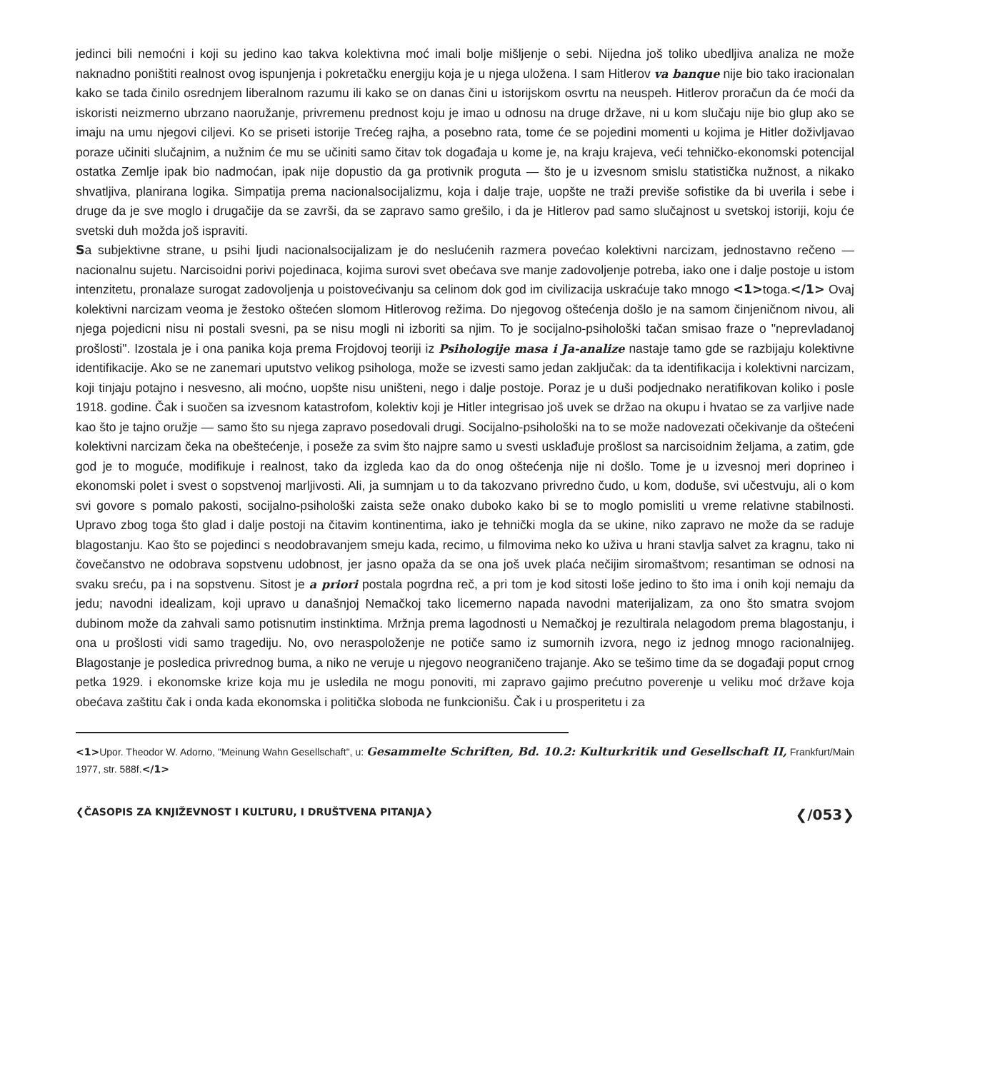jedinci bili nemoćni i koji su jedino kao takva kolektivna moć imali bolje mišljenje o sebi. Nijedna još toliko ubedljiva analiza ne može naknadno poništiti realnost ovog ispunjenja i pokretačku energiju koja je u njega uložena. I sam Hitlerov va banque nije bio tako iracionalan kako se tada činilo osrednjem liberalnom razumu ili kako se on danas čini u istorijskom osvrtu na neuspeh. Hitlerov proračun da će moći da iskoristi neizmerno ubrzano naoružanje, privremenu prednost koju je imao u odnosu na druge države, ni u kom slučaju nije bio glup ako se imaju na umu njegovi ciljevi. Ko se priseti istorije Trećeg rajha, a posebno rata, tome će se pojedini momenti u kojima je Hitler doživljavao poraze učiniti slučajnim, a nužnim će mu se učiniti samo čitav tok događaja u kome je, na kraju krajeva, veći tehničko-ekonomski potencijal ostatka Zemlje ipak bio nadmoćan, ipak nije dopustio da ga protivnik proguta — što je u izvesnom smislu statistička nužnost, a nikako shvatljiva, planirana logika. Simpatija prema nacionalsocijalizmu, koja i dalje traje, uopšte ne traži previše sofistike da bi uverila i sebe i druge da je sve moglo i drugačije da se završi, da se zapravo samo grešilo, i da je Hitlerov pad samo slučajnost u svetskoj istoriji, koju će svetski duh možda još ispraviti.
Sa subjektivne strane, u psihi ljudi nacionalsocijalizam je do neslućenih razmera povećao kolektivni narcizam, jednostavno rečeno — nacionalnu sujetu. Narcisoidni porivi pojedinaca, kojima surovi svet obećava sve manje zadovoljenje potreba, iako one i dalje postoje u istom intenzitetu, pronalaze surogat zadovoljenja u poistovećivanju sa celinom dok god im civilizacija uskraćuje tako mnogo <1>toga.</1> Ovaj kolektivni narcizam veoma je žestoko oštećen slomom Hitlerovog režima. Do njegovog oštećenja došlo je na samom činjeničnom nivou, ali njega pojedicni nisu ni postali svesni, pa se nisu mogli ni izboriti sa njim. To je socijalno-psihološki tačan smisao fraze o "neprevladanoj prošlosti". Izostala je i ona panika koja prema Frojdovoj teoriji iz Psihologije masa i Ja-analize nastaje tamo gde se razbijaju kolektivne identifikacije. Ako se ne zanemari uputstvo velikog psihologa, može se izvesti samo jedan zaključak: da ta identifikacija i kolektivni narcizam, koji tinjaju potajno i nesvesno, ali moćno, uopšte nisu uništeni, nego i dalje postoje. Poraz je u duši podjednako neratifikovan koliko i posle 1918. godine. Čak i suočen sa izvesnom katastrofom, kolektiv koji je Hitler integrisao još uvek se držao na okupu i hvatao se za varljive nade kao što je tajno oružje — samo što su njega zapravo posedovali drugi. Socijalno-psihološki na to se može nadovezati očekivanje da oštećeni kolektivni narcizam čeka na obeštećenje, i poseže za svim što najpre samo u svesti usklađuje prošlost sa narcisoidnim željama, a zatim, gde god je to moguće, modifikuje i realnost, tako da izgleda kao da do onog oštećenja nije ni došlo. Tome je u izvesnoj meri doprineo i ekonomski polet i svest o sopstvenoj marljivosti. Ali, ja sumnjam u to da takozvano privredno čudo, u kom, doduše, svi učestvuju, ali o kom svi govore s pomalo pakosti, socijalno-psihološki zaista seže onako duboko kako bi se to moglo pomisliti u vreme relativne stabilnosti. Upravo zbog toga što glad i dalje postoji na čitavim kontinentima, iako je tehnički mogla da se ukine, niko zapravo ne može da se raduje blagostanju. Kao što se pojedinci s neodobravanjem smeju kada, recimo, u filmovima neko ko uživa u hrani stavlja salvet za kragnu, tako ni čovečanstvo ne odobrava sopstvenu udobnost, jer jasno opaža da se ona još uvek plaća nečijim siromaštvom; resantiman se odnosi na svaku sreću, pa i na sopstvenu. Sitost je a priori postala pogrdna reč, a pri tom je kod sitosti loše jedino to što ima i onih koji nemaju da jedu; navodni idealizam, koji upravo u današnjoj Nemačkoj tako licemerno napada navodni materijalizam, za ono što smatra svojom dubinom može da zahvali samo potisnutim instinktima. Mržnja prema lagodnosti u Nemačkoj je rezultirala nelagodom prema blagostanju, i ona u prošlosti vidi samo tragediju. No, ovo neraspoloženje ne potiče samo iz sumornih izvora, nego iz jednog mnogo racionalnijeg. Blagostanje je posledica privrednog buma, a niko ne veruje u njegovo neograničeno trajanje. Ako se tešimo time da se događaji poput crnog petka 1929. i ekonomske krize koja mu je usledila ne mogu ponoviti, mi zapravo gajimo prećutno poverenje u veliku moć države koja obećava zaštitu čak i onda kada ekonomska i politička sloboda ne funkcionišu. Čak i u prosperitetu i za
<1>Upor. Theodor W. Adorno, "Meinung Wahn Gesellschaft", u: Gesammelte Schriften, Bd. 10.2: Kulturkritik und Gesellschaft II, Frankfurt/Main 1977, str. 588f.</1>
❮ČASOPIS ZA KNJIŽEVNOST I KULTURU, I DRUŠTVENA PITANJA❯ ❮/053❯